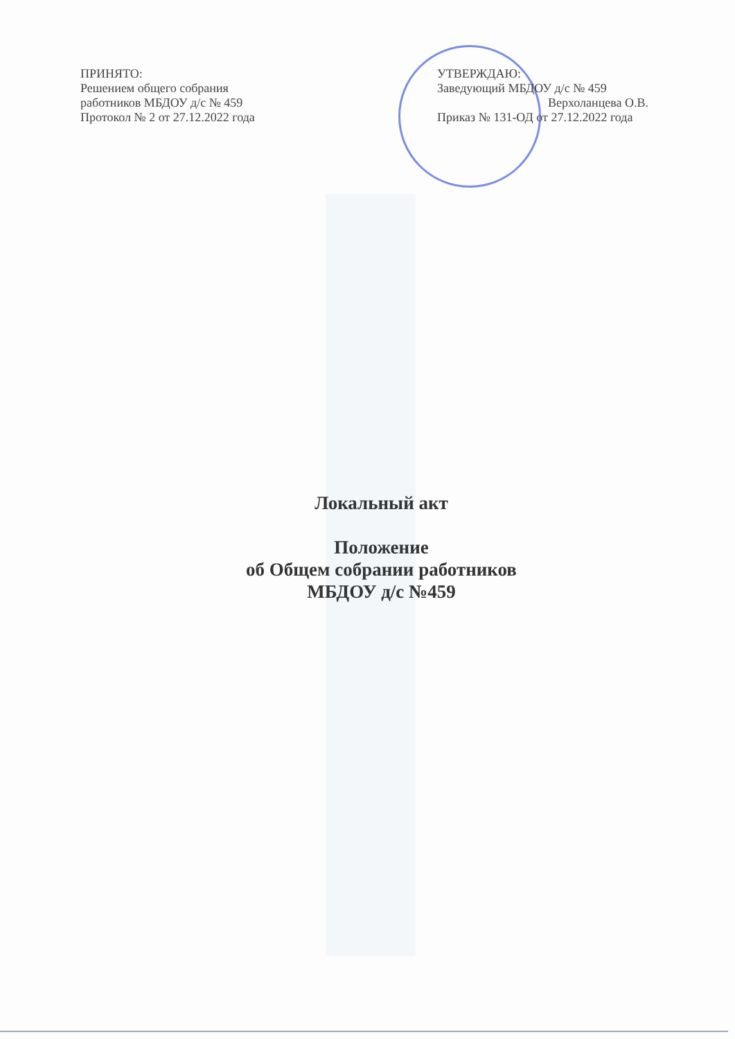ПРИНЯТО:
Решением общего собрания
работников МБДОУ д/с № 459
Протокол № 2 от 27.12.2022 года
УТВЕРЖДАЮ:
Заведующий МБДОУ д/с № 459
Верхоланцева О.В.
Приказ № 131-ОД от 27.12.2022 года
Локальный акт
Положение
об Общем собрании работников
МБДОУ д/с №459